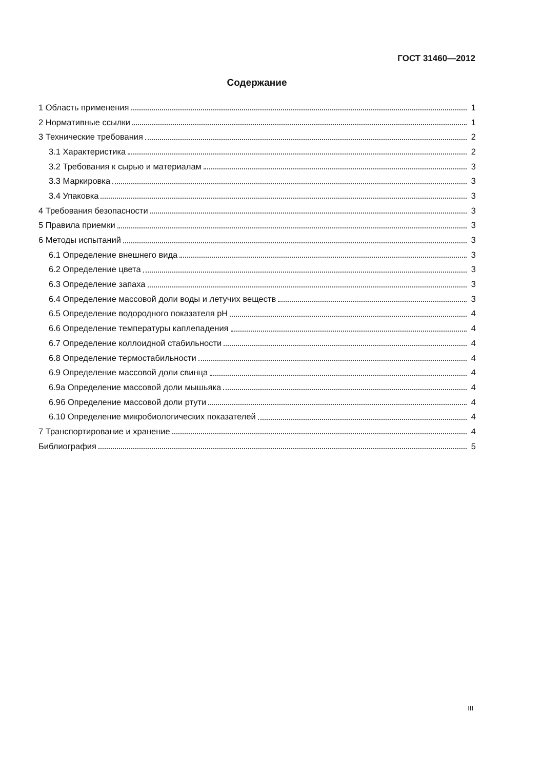ГОСТ 31460—2012
Содержание
1 Область применения 1
2 Нормативные ссылки 1
3 Технические требования 2
3.1 Характеристика 2
3.2 Требования к сырью и материалам 3
3.3 Маркировка 3
3.4 Упаковка 3
4 Требования безопасности 3
5 Правила приемки 3
6 Методы испытаний 3
6.1 Определение внешнего вида 3
6.2 Определение цвета 3
6.3 Определение запаха 3
6.4 Определение массовой доли воды и летучих веществ 3
6.5 Определение водородного показателя pH 4
6.6 Определение температуры каплепадения 4
6.7 Определение коллоидной стабильности 4
6.8 Определение термостабильности 4
6.9 Определение массовой доли свинца 4
6.9а Определение массовой доли мышьяка 4
6.9б Определение массовой доли ртути 4
6.10 Определение микробиологических показателей 4
7 Транспортирование и хранение 4
Библиография 5
III